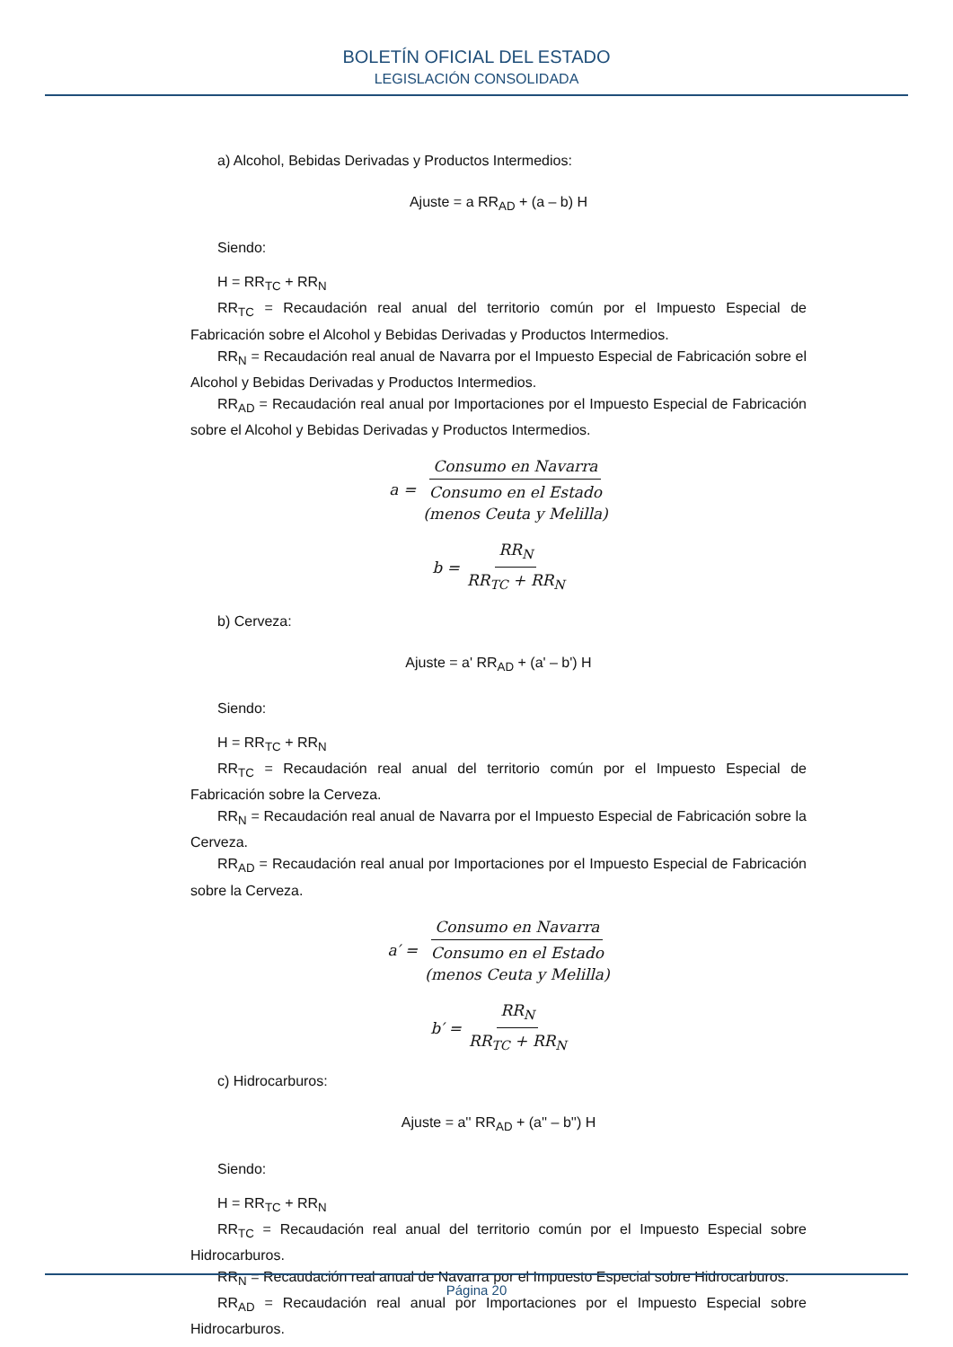BOLETÍN OFICIAL DEL ESTADO
LEGISLACIÓN CONSOLIDADA
a) Alcohol, Bebidas Derivadas y Productos Intermedios:
Ajuste = a RR<sub>AD</sub> + (a – b) H
Siendo:
H = RR<sub>TC</sub> + RR<sub>N</sub>
RR<sub>TC</sub> = Recaudación real anual del territorio común por el Impuesto Especial de Fabricación sobre el Alcohol y Bebidas Derivadas y Productos Intermedios.
RR<sub>N</sub> = Recaudación real anual de Navarra por el Impuesto Especial de Fabricación sobre el Alcohol y Bebidas Derivadas y Productos Intermedios.
RR<sub>AD</sub> = Recaudación real anual por Importaciones por el Impuesto Especial de Fabricación sobre el Alcohol y Bebidas Derivadas y Productos Intermedios.
a = Consumo en Navarra Consumo en el Estado
(menos Ceuta y Melilla)
b = RR<sub>N</sub> RR<sub>TC</sub> + RR<sub>N</sub>
b) Cerveza:
Ajuste = a' RR<sub>AD</sub> + (a' – b') H
Siendo:
H = RR<sub>TC</sub> + RR<sub>N</sub>
RR<sub>TC</sub> = Recaudación real anual del territorio común por el Impuesto Especial de Fabricación sobre la Cerveza.
RR<sub>N</sub> = Recaudación real anual de Navarra por el Impuesto Especial de Fabricación sobre la Cerveza.
RR<sub>AD</sub> = Recaudación real anual por Importaciones por el Impuesto Especial de Fabricación sobre la Cerveza.
a′ = Consumo en Navarra Consumo en el Estado
(menos Ceuta y Melilla)
b′ = RR<sub>N</sub> RR<sub>TC</sub> + RR<sub>N</sub>
c) Hidrocarburos:
Ajuste = a'' RR<sub>AD</sub> + (a'' – b'') H
Siendo:
H = RR<sub>TC</sub> + RR<sub>N</sub>
RR<sub>TC</sub> = Recaudación real anual del territorio común por el Impuesto Especial sobre Hidrocarburos.
RR<sub>N</sub> = Recaudación real anual de Navarra por el Impuesto Especial sobre Hidrocarburos.
RR<sub>AD</sub> = Recaudación real anual por Importaciones por el Impuesto Especial sobre Hidrocarburos.
Página 20